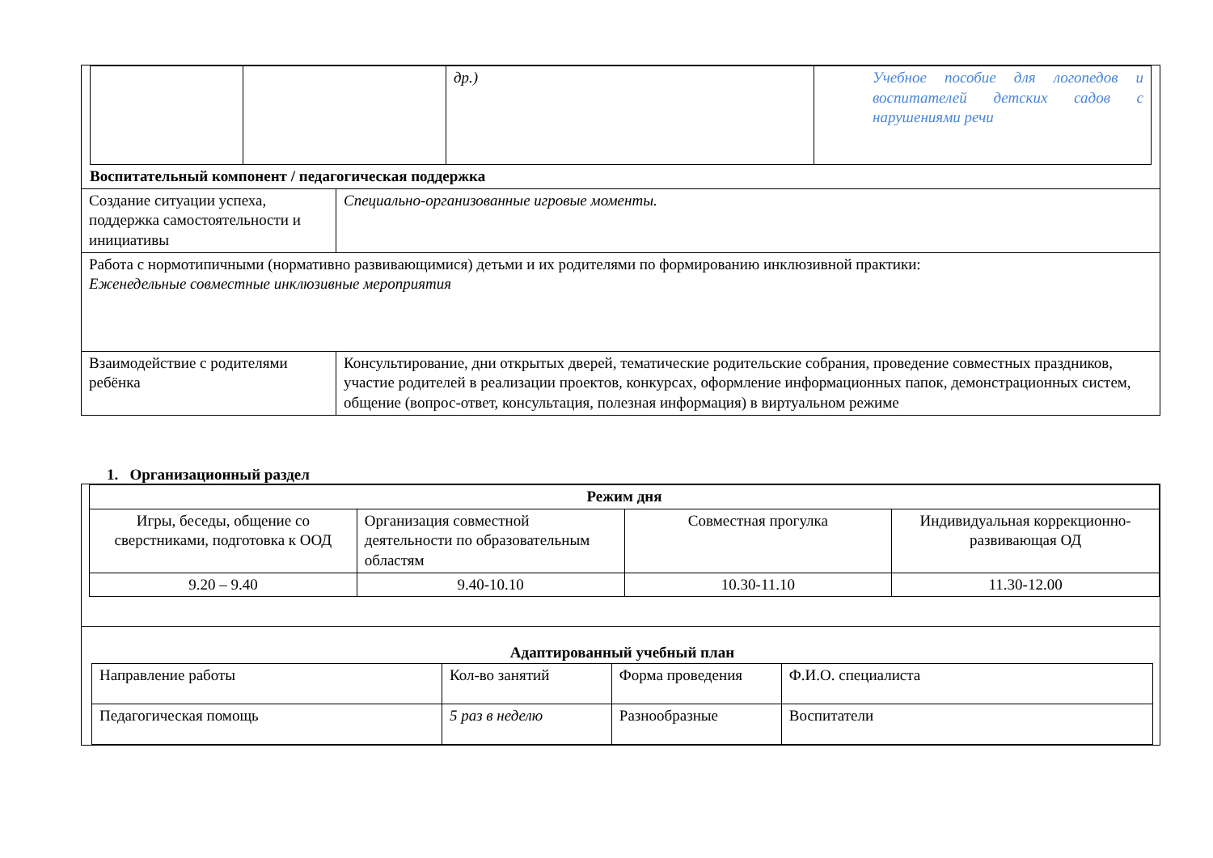| / / / др.) / Учебное пособие для логопедов и воспитателей детских садов с нарушениями речи / | |
| Воспитательный компонент / педагогическая поддержка | |
| Создание ситуации успеха, поддержка самостоятельности и инициативы | Специально-организованные игровые моменты. |
| Работа с нормотипичными (нормативно развивающимися) детьми и их родителями по формированию инклюзивной практики: Еженедельные совместные инклюзивные мероприятия | |
| Взаимодействие с родителями ребёнка | Консультирование, дни открытых дверей, тематические родительские собрания, проведение совместных праздников, участие родителей в реализации проектов, конкурсах, оформление информационных папок, демонстрационных систем, общение (вопрос-ответ, консультация, полезная информация) в виртуальном режиме |
1. Организационный раздел
| / Режим дня / / / / / --- / --- / --- / --- / / Игры, беседы, общение со сверстниками, подготовка к ООД / Организация совместной деятельности по образовательным областям / Совместная прогулка / Индивидуальная коррекционно-развивающая ОД / / 9.20 – 9.40 / 9.40-10.10 / 10.30-11.10 / 11.30-12.00 / |
| Адаптированный учебный план / Направление работы / Кол-во занятий / Форма проведения / Ф.И.О. специалиста / / Педагогическая помощь / 5 раз в неделю / Разнообразные / Воспитатели / |